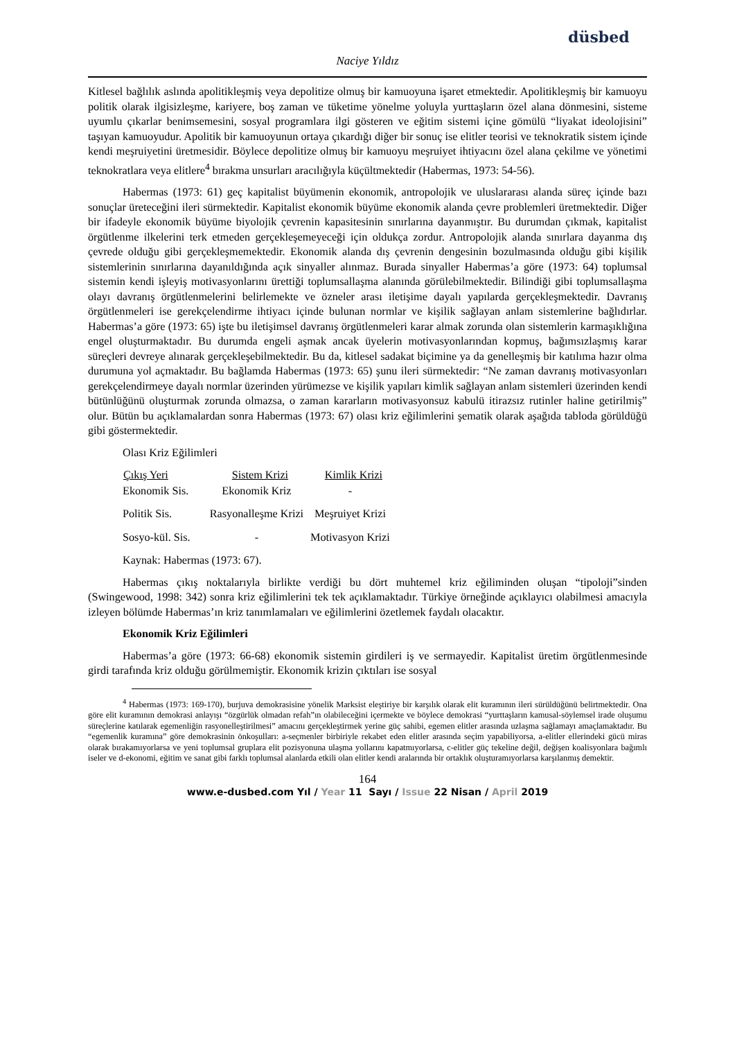düsbed
Naciye Yıldız
Kitlesel bağlılık aslında apolitikleşmiş veya depolitize olmuş bir kamuoyuna işaret etmektedir. Apolitikleşmiş bir kamuoyu politik olarak ilgisizleşme, kariyere, boş zaman ve tüketime yönelme yoluyla yurttaşların özel alana dönmesini, sisteme uyumlu çıkarlar benimsemesini, sosyal programlara ilgi gösteren ve eğitim sistemi içine gömülü “liyakat ideolojisini” taşıyan kamuoyudur. Apolitik bir kamuoyunun ortaya çıkardığı diğer bir sonuç ise elitler teorisi ve teknokratik sistem içinde kendi meşruiyetini üretmesidir. Böylece depolitize olmuş bir kamuoyu meşruiyet ihtiyacını özel alana çekilme ve yönetimi teknokratlara veya elitlere<sup>4</sup> bırakma unsurları aracılığıyla küçültmektedir (Habermas, 1973: 54-56).
Habermas (1973: 61) geç kapitalist büyümenin ekonomik, antropolojik ve uluslararası alanda süreç içinde bazı sonuçlar üreteceğini ileri sürmektedir. Kapitalist ekonomik büyüme ekonomik alanda çevre problemleri üretmektedir. Diğer bir ifadeyle ekonomik büyüme biyolojik çevrenin kapasitesinin sınırlarına dayanmıştır. Bu durumdan çıkmak, kapitalist örgütlenme ilkelerini terk etmeden gerçekleşemeyeceği için oldukça zordur. Antropolojik alanda sınırlara dayanma dış çevrede olduğu gibi gerçekleşmemektedir. Ekonomik alanda dış çevrenin dengesinin bozulmasında olduğu gibi kişilik sistemlerinin sınırlarına dayanıldığında açık sinyaller alınmaz. Burada sinyaller Habermas’a göre (1973: 64) toplumsal sistemin kendi işleyiş motivasyonlarını ürettiği toplumsallaşma alanında görülebilmektedir. Bilindiği gibi toplumsallaşma olayı davranış örgütlenmelerini belirlemekte ve özneler arası iletişime dayalı yapılarda gerçekleşmektedir. Davranış örgütlenmeleri ise gerekçelendirme ihtiyacı içinde bulunan normlar ve kişilik sağlayan anlam sistemlerine bağlıdırlar. Habermas’a göre (1973: 65) işte bu iletişimsel davranış örgütlenmeleri karar almak zorunda olan sistemlerin karmaşıklığına engel oluşturmaktadır. Bu durumda engeli aşmak ancak üyelerin motivasyonlarından kopmuş, bağımsızlaşmış karar süreçleri devreye alınarak gerçekleşebilmektedir. Bu da, kitlesel sadakat biçimine ya da genelleşmiş bir katılıma hazır olma durumuna yol açmaktadır. Bu bağlamda Habermas (1973: 65) şunu ileri sürmektedir: “Ne zaman davranış motivasyonları gerekçelendirmeye dayalı normlar üzerinden yürümezse ve kişilik yapıları kimlik sağlayan anlam sistemleri üzerinden kendi bütünlüğünü oluşturmak zorunda olmazsa, o zaman kararların motivasyonsuz kabulü itirazsız rutinler haline getirilmiş” olur. Bütün bu açıklamalardan sonra Habermas (1973: 67) olası kriz eğilimlerini şematik olarak aşağıda tabloda görüldüğü gibi göstermektedir.
Olası Kriz Eğilimleri
| Çıkış Yeri | Sistem Krizi | Kimlik Krizi |
| --- | --- | --- |
| Ekonomik Sis. | Ekonomik Kriz | - |
| Politik Sis. | Rasyonalleşme Krizi | Meşruiyet Krizi |
| Sosyo-kül. Sis. | - | Motivasyon Krizi |
Kaynak: Habermas (1973: 67).
Habermas çıkış noktalarıyla birlikte verdiği bu dört muhtemel kriz eğiliminden oluşan “tipoloji”sinden (Swingewood, 1998: 342) sonra kriz eğilimlerini tek tek açıklamaktadır. Türkiye örneğinde açıklayıcı olabilmesi amacıyla izleyen bölümde Habermas’ın kriz tanımlamaları ve eğilimlerini özetlemek faydalı olacaktır.
Ekonomik Kriz Eğilimleri
Habermas’a göre (1973: 66-68) ekonomik sistemin girdileri iş ve sermayedir. Kapitalist üretim örgütlenmesinde girdi tarafında kriz olduğu görülmemiştir. Ekonomik krizin çıktıları ise sosyal
<sup>4</sup> Habermas (1973: 169-170), burjuva demokrasisine yönelik Marksist eleştiriye bir karşılık olarak elit kuramının ileri sürüldüğünü belirtmektedir. Ona göre elit kuramının demokrasi anlayışı “özgürlük olmadan refah”ın olabileceğini içermekte ve böylece demokrasi “yurttaşların kamusal-söylemsel irade oluşumu süreçlerine katılarak egemenliğin rasyonelleştirilmesi” amacını gerçekleştirmek yerine güç sahibi, egemen elitler arasında uzlaşma sağlamayı amaçlamaktadır. Bu “egemenlik kuramına” göre demokrasinin önkoşulları: a-seçmenler birbiriyle rekabet eden elitler arasında seçim yapabiliyorsa, a-elitler ellerindeki gücü miras olarak bırakamıyorlarsa ve yeni toplumsal gruplara elit pozisyonuna ulaşma yollarını kapatmıyorlarsa, c-elitler güç tekeline değil, değişen koalisyonlara bağımlı iseler ve d-ekonomi, eğitim ve sanat gibi farklı toplumsal alanlarda etkili olan elitler kendi aralarında bir ortaklık oluşturamıyorlarsa karşılanmış demektir.
164
www.e-dusbed.com Yıl / Year 11 Sayı / Issue 22 Nisan / April 2019